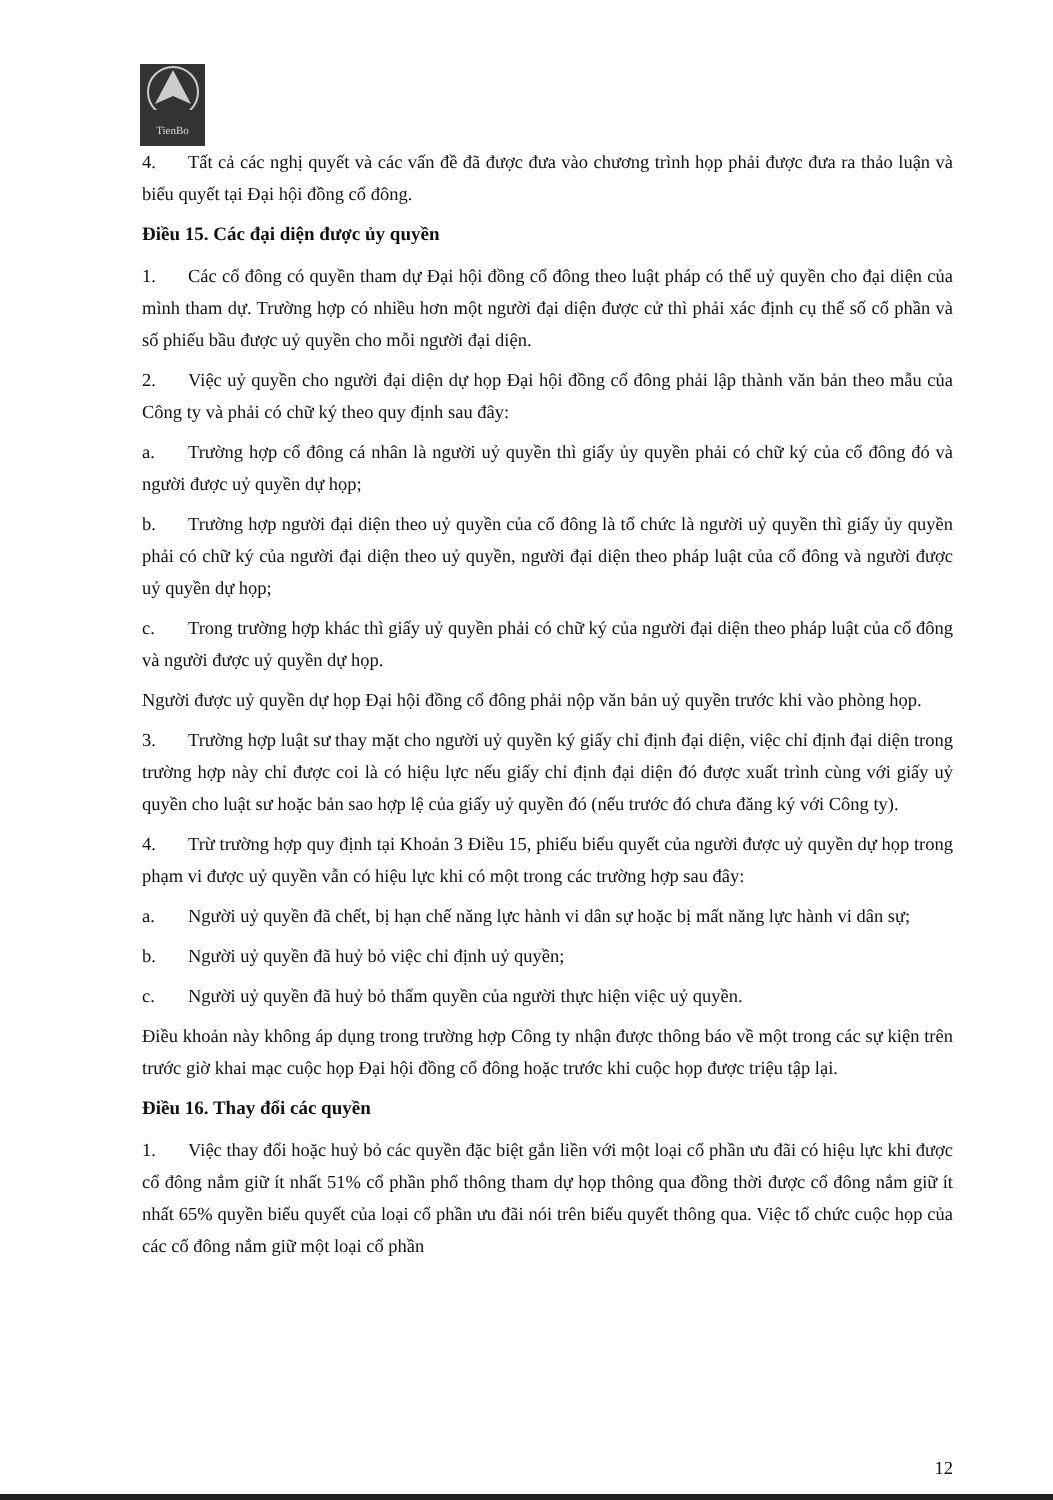TienBo
4. Tất cả các nghị quyết và các vấn đề đã được đưa vào chương trình họp phải được đưa ra thảo luận và biểu quyết tại Đại hội đồng cổ đông.
Điều 15. Các đại diện được ủy quyền
1. Các cổ đông có quyền tham dự Đại hội đồng cổ đông theo luật pháp có thể uỷ quyền cho đại diện của mình tham dự. Trường hợp có nhiều hơn một người đại diện được cử thì phải xác định cụ thể số cổ phần và số phiếu bầu được uỷ quyền cho mỗi người đại diện.
2. Việc uỷ quyền cho người đại diện dự họp Đại hội đồng cổ đông phải lập thành văn bản theo mẫu của Công ty và phải có chữ ký theo quy định sau đây:
a. Trường hợp cổ đông cá nhân là người uỷ quyền thì giấy ủy quyền phải có chữ ký của cổ đông đó và người được uỷ quyền dự họp;
b. Trường hợp người đại diện theo uỷ quyền của cổ đông là tổ chức là người uỷ quyền thì giấy ủy quyền phải có chữ ký của người đại diện theo uỷ quyền, người đại diện theo pháp luật của cổ đông và người được uỷ quyền dự họp;
c. Trong trường hợp khác thì giấy uỷ quyền phải có chữ ký của người đại diện theo pháp luật của cổ đông và người được uỷ quyền dự họp.
Người được uỷ quyền dự họp Đại hội đồng cổ đông phải nộp văn bản uỷ quyền trước khi vào phòng họp.
3. Trường hợp luật sư thay mặt cho người uỷ quyền ký giấy chỉ định đại diện, việc chỉ định đại diện trong trường hợp này chỉ được coi là có hiệu lực nếu giấy chỉ định đại diện đó được xuất trình cùng với giấy uỷ quyền cho luật sư hoặc bản sao hợp lệ của giấy uỷ quyền đó (nếu trước đó chưa đăng ký với Công ty).
4. Trừ trường hợp quy định tại Khoản 3 Điều 15, phiếu biểu quyết của người được uỷ quyền dự họp trong phạm vi được uỷ quyền vẫn có hiệu lực khi có một trong các trường hợp sau đây:
a. Người uỷ quyền đã chết, bị hạn chế năng lực hành vi dân sự hoặc bị mất năng lực hành vi dân sự;
b. Người uỷ quyền đã huỷ bỏ việc chỉ định uỷ quyền;
c. Người uỷ quyền đã huỷ bỏ thẩm quyền của người thực hiện việc uỷ quyền.
Điều khoản này không áp dụng trong trường hợp Công ty nhận được thông báo về một trong các sự kiện trên trước giờ khai mạc cuộc họp Đại hội đồng cổ đông hoặc trước khi cuộc họp được triệu tập lại.
Điều 16. Thay đổi các quyền
1. Việc thay đổi hoặc huỷ bỏ các quyền đặc biệt gắn liền với một loại cổ phần ưu đãi có hiệu lực khi được cổ đông nắm giữ ít nhất 51% cổ phần phổ thông tham dự họp thông qua đồng thời được cổ đông nắm giữ ít nhất 65% quyền biểu quyết của loại cổ phần ưu đãi nói trên biểu quyết thông qua. Việc tổ chức cuộc họp của các cổ đông nắm giữ một loại cổ phần
12